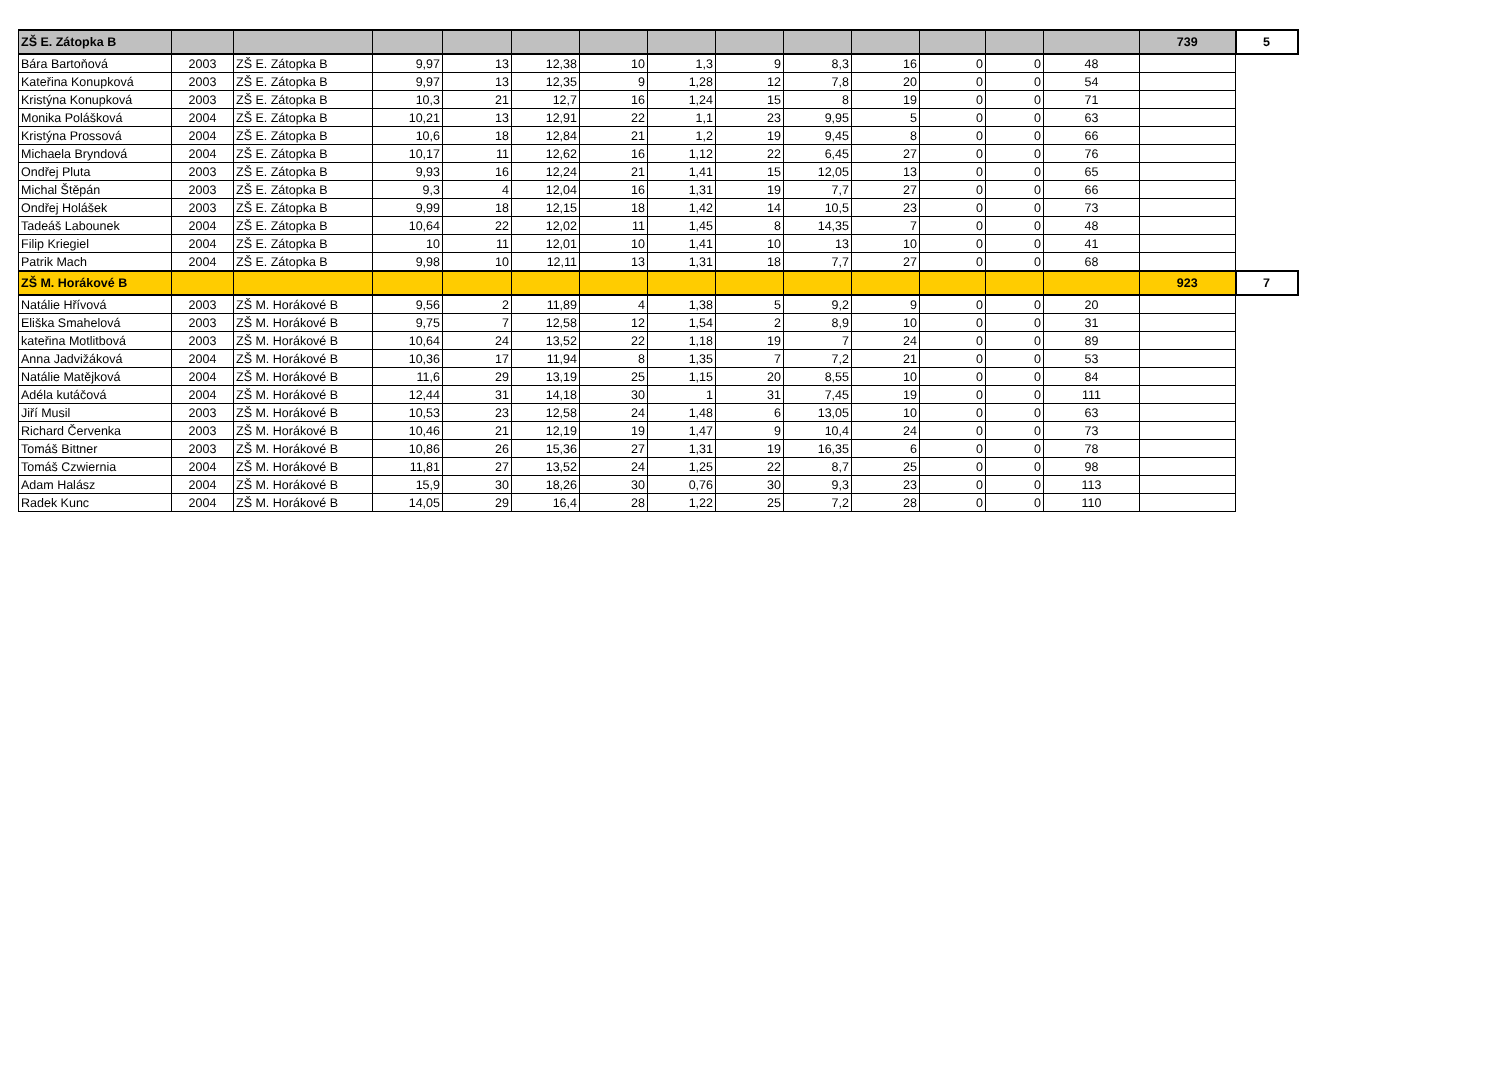| ZŠ E. Zátopka B | | | | | | | | | | | | | | 739 | 5 |
| Bára Bartoňová | 2003 | ZŠ E. Zátopka B | 9,97 | 13 | 12,38 | 10 | 1,3 | 9 | 8,3 | 16 | 0 | 0 | 48 | | |
| Kateřina Konupková | 2003 | ZŠ E. Zátopka B | 9,97 | 13 | 12,35 | 9 | 1,28 | 12 | 7,8 | 20 | 0 | 0 | 54 | | |
| Kristýna Konupková | 2003 | ZŠ E. Zátopka B | 10,3 | 21 | 12,7 | 16 | 1,24 | 15 | 8 | 19 | 0 | 0 | 71 | | |
| Monika Polášková | 2004 | ZŠ E. Zátopka B | 10,21 | 13 | 12,91 | 22 | 1,1 | 23 | 9,95 | 5 | 0 | 0 | 63 | | |
| Kristýna Prossová | 2004 | ZŠ E. Zátopka B | 10,6 | 18 | 12,84 | 21 | 1,2 | 19 | 9,45 | 8 | 0 | 0 | 66 | | |
| Michaela Bryndová | 2004 | ZŠ E. Zátopka B | 10,17 | 11 | 12,62 | 16 | 1,12 | 22 | 6,45 | 27 | 0 | 0 | 76 | | |
| Ondřej Pluta | 2003 | ZŠ E. Zátopka B | 9,93 | 16 | 12,24 | 21 | 1,41 | 15 | 12,05 | 13 | 0 | 0 | 65 | | |
| Michal Štěpán | 2003 | ZŠ E. Zátopka B | 9,3 | 4 | 12,04 | 16 | 1,31 | 19 | 7,7 | 27 | 0 | 0 | 66 | | |
| Ondřej Holášek | 2003 | ZŠ E. Zátopka B | 9,99 | 18 | 12,15 | 18 | 1,42 | 14 | 10,5 | 23 | 0 | 0 | 73 | | |
| Tadeáš Labounek | 2004 | ZŠ E. Zátopka B | 10,64 | 22 | 12,02 | 11 | 1,45 | 8 | 14,35 | 7 | 0 | 0 | 48 | | |
| Filip Kriegiel | 2004 | ZŠ E. Zátopka B | 10 | 11 | 12,01 | 10 | 1,41 | 10 | 13 | 10 | 0 | 0 | 41 | | |
| Patrik Mach | 2004 | ZŠ E. Zátopka B | 9,98 | 10 | 12,11 | 13 | 1,31 | 18 | 7,7 | 27 | 0 | 0 | 68 | | |
| ZŠ M. Horákové B | | | | | | | | | | | | | | 923 | 7 |
| Natálie Hřívová | 2003 | ZŠ M. Horákové B | 9,56 | 2 | 11,89 | 4 | 1,38 | 5 | 9,2 | 9 | 0 | 0 | 20 | | |
| Eliška Smahelová | 2003 | ZŠ M. Horákové B | 9,75 | 7 | 12,58 | 12 | 1,54 | 2 | 8,9 | 10 | 0 | 0 | 31 | | |
| kateřina Motlitbová | 2003 | ZŠ M. Horákové B | 10,64 | 24 | 13,52 | 22 | 1,18 | 19 | 7 | 24 | 0 | 0 | 89 | | |
| Anna Jadvižáková | 2004 | ZŠ M. Horákové B | 10,36 | 17 | 11,94 | 8 | 1,35 | 7 | 7,2 | 21 | 0 | 0 | 53 | | |
| Natálie Matějková | 2004 | ZŠ M. Horákové B | 11,6 | 29 | 13,19 | 25 | 1,15 | 20 | 8,55 | 10 | 0 | 0 | 84 | | |
| Adéla kutáčová | 2004 | ZŠ M. Horákové B | 12,44 | 31 | 14,18 | 30 | 1 | 31 | 7,45 | 19 | 0 | 0 | 111 | | |
| Jiří Musil | 2003 | ZŠ M. Horákové B | 10,53 | 23 | 12,58 | 24 | 1,48 | 6 | 13,05 | 10 | 0 | 0 | 63 | | |
| Richard Červenka | 2003 | ZŠ M. Horákové B | 10,46 | 21 | 12,19 | 19 | 1,47 | 9 | 10,4 | 24 | 0 | 0 | 73 | | |
| Tomáš Bittner | 2003 | ZŠ M. Horákové B | 10,86 | 26 | 15,36 | 27 | 1,31 | 19 | 16,35 | 6 | 0 | 0 | 78 | | |
| Tomáš Czwiernia | 2004 | ZŠ M. Horákové B | 11,81 | 27 | 13,52 | 24 | 1,25 | 22 | 8,7 | 25 | 0 | 0 | 98 | | |
| Adam Halász | 2004 | ZŠ M. Horákové B | 15,9 | 30 | 18,26 | 30 | 0,76 | 30 | 9,3 | 23 | 0 | 0 | 113 | | |
| Radek Kunc | 2004 | ZŠ M. Horákové B | 14,05 | 29 | 16,4 | 28 | 1,22 | 25 | 7,2 | 28 | 0 | 0 | 110 | | |